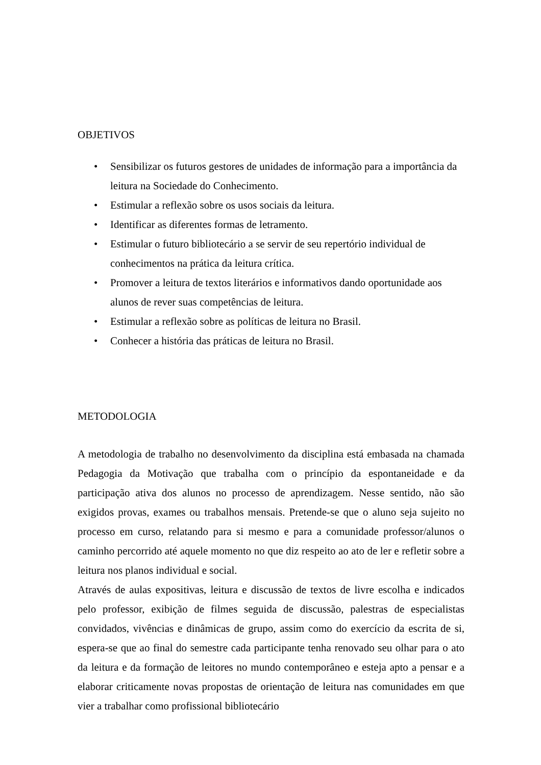OBJETIVOS
• Sensibilizar os futuros gestores de unidades de informação para a importância da leitura na Sociedade do Conhecimento.
• Estimular a reflexão sobre os usos sociais da leitura.
• Identificar as diferentes formas de letramento.
• Estimular o futuro bibliotecário a se servir de seu repertório individual de conhecimentos na prática da leitura crítica.
• Promover a leitura de textos literários e informativos dando oportunidade aos alunos de rever suas competências de leitura.
• Estimular a reflexão sobre as políticas de leitura no Brasil.
• Conhecer a história das práticas de leitura no Brasil.
METODOLOGIA
A metodologia de trabalho no desenvolvimento da disciplina está embasada na chamada Pedagogia da Motivação que trabalha com o princípio da espontaneidade e da participação ativa dos alunos no processo de aprendizagem. Nesse sentido, não são exigidos provas, exames ou trabalhos mensais. Pretende-se que o aluno seja sujeito no processo em curso, relatando para si mesmo e para a comunidade professor/alunos o caminho percorrido até aquele momento no que diz respeito ao ato de ler e refletir sobre a leitura nos planos individual e social.
Através de aulas expositivas, leitura e discussão de textos de livre escolha e indicados pelo professor, exibição de filmes seguida de discussão, palestras de especialistas convidados, vivências e dinâmicas de grupo, assim como do exercício da escrita de si, espera-se que ao final do semestre cada participante tenha renovado seu olhar para o ato da leitura e da formação de leitores no mundo contemporâneo e esteja apto a pensar e a elaborar criticamente novas propostas de orientação de leitura nas comunidades em que vier a trabalhar como profissional bibliotecário